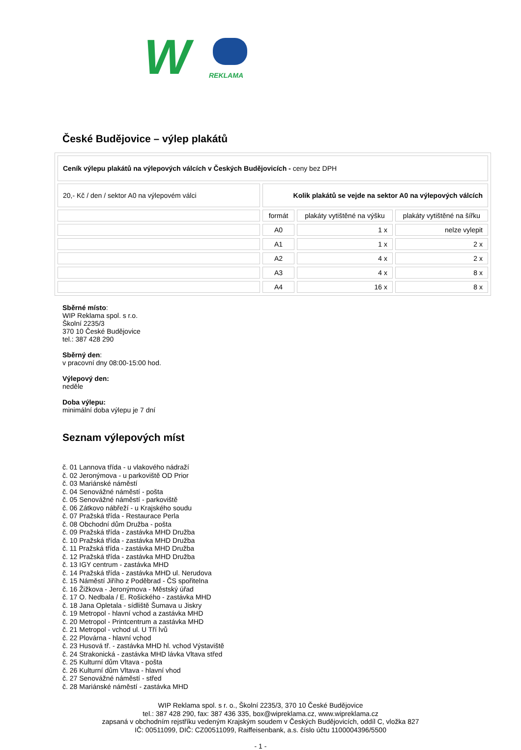W
REKLAMA
České Budějovice – výlep plakátů
| Ceník výlepu plakátů na výlepových válcích v Českých Budějovicích - ceny bez DPH | | | |
| 20,- Kč / den / sektor A0 na výlepovém válci | Kolik plakátů se vejde na sektor A0 na výlepových válcích | | |
| | formát | plakáty vytištěné na výšku | plakáty vytištěné na šířku |
| | A0 | 1 x | nelze vylepit |
| | A1 | 1 x | 2 x |
| | A2 | 4 x | 2 x |
| | A3 | 4 x | 8 x |
| | A4 | 16 x | 8 x |
Sběrné místo:
WIP Reklama spol. s r.o.
Školní 2235/3
370 10 České Budějovice
tel.: 387 428 290
Sběrný den:
v pracovní dny 08:00-15:00 hod.
Výlepový den:
neděle
Doba výlepu:
minimální doba výlepu je 7 dní
Seznam výlepových míst
č. 01 Lannova třída - u vlakového nádraží
č. 02 Jeronýmova - u parkoviště OD Prior
č. 03 Mariánské náměstí
č. 04 Senovážné náměstí - pošta
č. 05 Senovážné náměstí - parkoviště
č. 06 Zátkovo nábřeží - u Krajského soudu
č. 07 Pražská třída - Restaurace Perla
č. 08 Obchodní dům Družba - pošta
č. 09 Pražská třída - zastávka MHD Družba
č. 10 Pražská třída - zastávka MHD Družba
č. 11 Pražská třída - zastávka MHD Družba
č. 12 Pražská třída - zastávka MHD Družba
č. 13 IGY centrum - zastávka MHD
č. 14 Pražská třída - zastávka MHD ul. Nerudova
č. 15 Náměstí Jiřího z Poděbrad - ČS spořitelna
č. 16 Žižkova - Jeronýmova - Městský úřad
č. 17 O. Nedbala / E. Rošického - zastávka MHD
č. 18 Jana Opletala - sídliště Šumava u Jiskry
č. 19 Metropol - hlavní vchod a zastávka MHD
č. 20 Metropol - Printcentrum a zastávka MHD
č. 21 Metropol - vchod ul. U Tří lvů
č. 22 Plovárna - hlavní vchod
č. 23 Husová tř. - zastávka MHD hl. vchod Výstaviště
č. 24 Strakonická - zastávka MHD lávka Vltava střed
č. 25 Kulturní dům Vltava - pošta
č. 26 Kulturní dům Vltava - hlavní vhod
č. 27 Senovážné náměstí - střed
č. 28 Mariánské náměstí - zastávka MHD
WIP Reklama spol. s r. o., Školní 2235/3, 370 10 České Budějovice
tel.: 387 428 290, fax: 387 436 335, box@wipreklama.cz, www.wipreklama.cz
zapsaná v obchodním rejstříku vedeným Krajským soudem v Českých Budějovicích, oddíl C, vložka 827
IČ: 00511099, DIČ: CZ00511099, Raiffeisenbank, a.s. číslo účtu 1100004396/5500
- 1 -